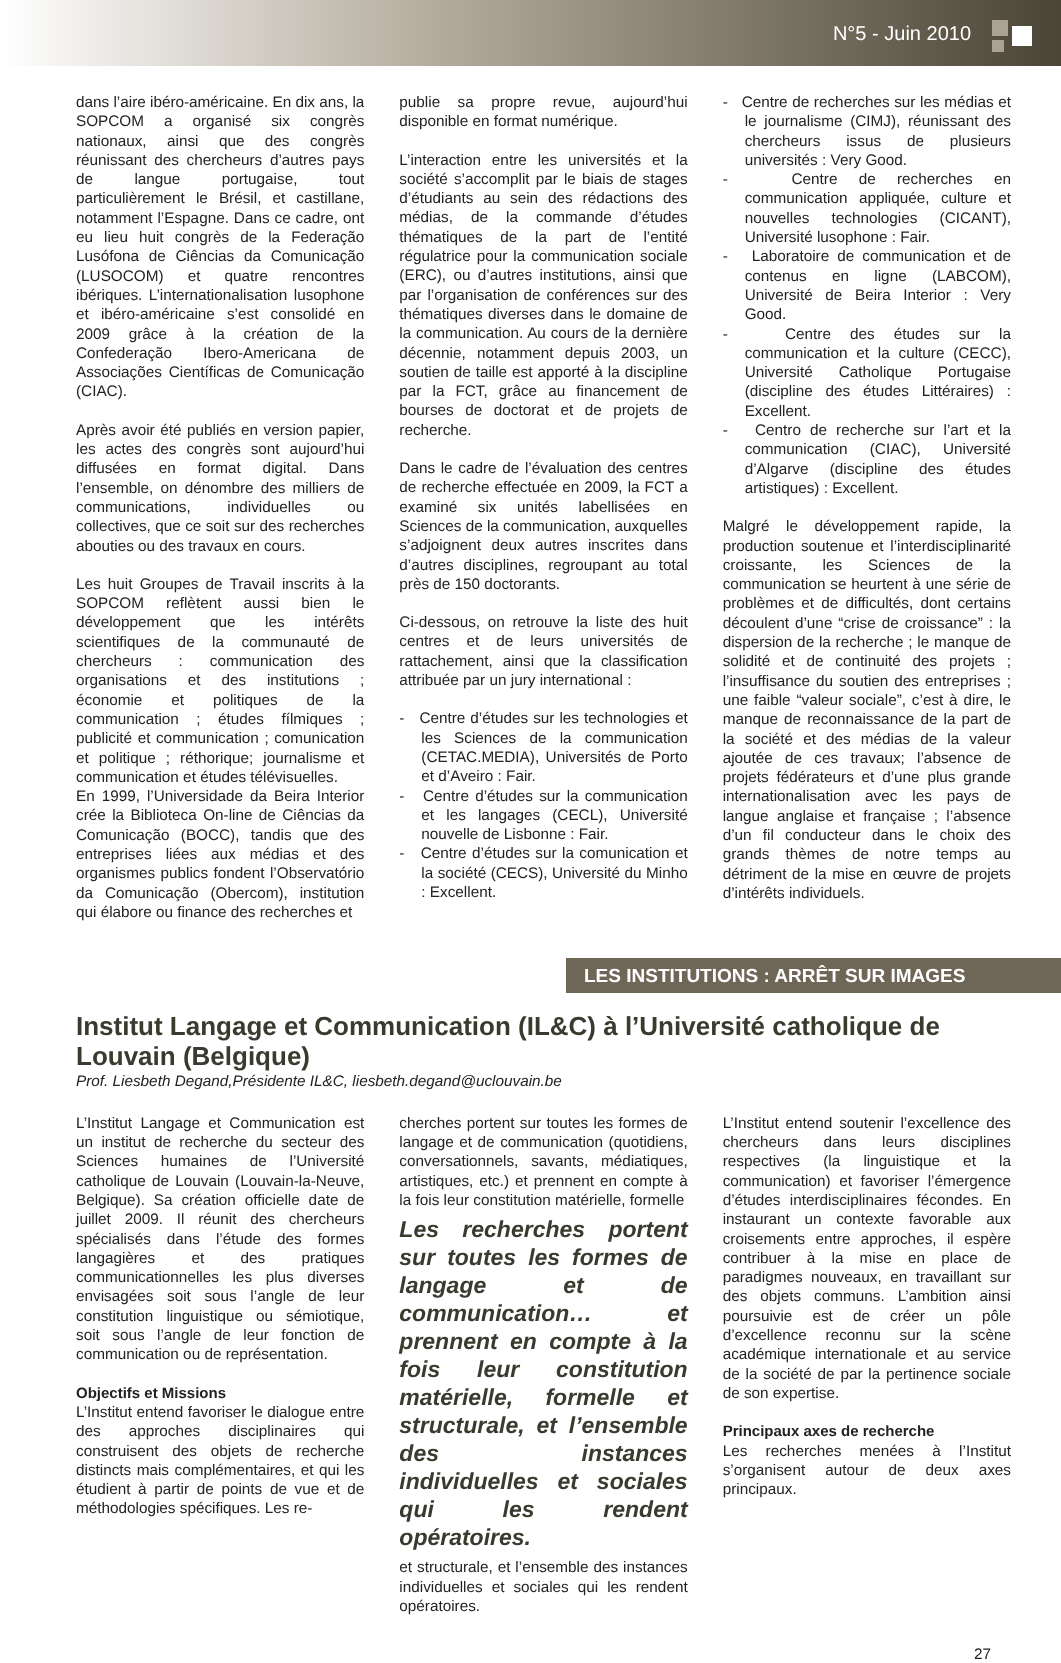N°5 - Juin 2010
dans l’aire ibéro-américaine. En dix ans, la SOPCOM a organisé six congrès nationaux, ainsi que des congrès réunissant des chercheurs d’autres pays de langue portugaise, tout particulièrement le Brésil, et castillane, notamment l’Espagne. Dans ce cadre, ont eu lieu huit congrès de la Federação Lusófona de Ciências da Comunicação (LUSOCOM) et quatre rencontres ibériques. L’internationalisation lusophone et ibéro-américaine s’est consolidé en 2009 grâce à la création de la Confederação Ibero-Americana de Associações Científicas de Comunicação (CIAC).
Après avoir été publiés en version papier, les actes des congrès sont aujourd’hui diffusées en format digital. Dans l’ensemble, on dénombre des milliers de communications, individuelles ou collectives, que ce soit sur des recherches abouties ou des travaux en cours.
Les huit Groupes de Travail inscrits à la SOPCOM reflètent aussi bien le développement que les intérêts scientifiques de la communauté de chercheurs : communication des organisations et des institutions ; économie et politiques de la communication ; études fílmiques ; publicité et communication ; comunication et politique ; réthorique; journalisme et communication et études télévisuelles.
En 1999, l’Universidade da Beira Interior crée la Biblioteca On-line de Ciências da Comunicação (BOCC), tandis que des entreprises liées aux médias et des organismes publics fondent l’Observatório da Comunicação (Obercom), institution qui élabore ou finance des recherches et
publie sa propre revue, aujourd’hui disponible en format numérique.
L’interaction entre les universités et la société s’accomplit par le biais de stages d’étudiants au sein des rédactions des médias, de la commande d’études thématiques de la part de l’entité régulatrice pour la communication sociale (ERC), ou d’autres institutions, ainsi que par l’organisation de conférences sur des thématiques diverses dans le domaine de la communication. Au cours de la dernière décennie, notamment depuis 2003, un soutien de taille est apporté à la discipline par la FCT, grâce au financement de bourses de doctorat et de projets de recherche.
Dans le cadre de l’évaluation des centres de recherche effectuée en 2009, la FCT a examiné six unités labellisées en Sciences de la communication, auxquelles s’adjoignent deux autres inscrites dans d’autres disciplines, regroupant au total près de 150 doctorants.
Ci-dessous, on retrouve la liste des huit centres et de leurs universités de rattachement, ainsi que la classification attribuée par un jury international :
- Centre d’études sur les technologies et les Sciences de la communication (CETAC.MEDIA), Universités de Porto et d’Aveiro : Fair.
- Centre d’études sur la communication et les langages (CECL), Université nouvelle de Lisbonne : Fair.
- Centre d’études sur la comunication et la société (CECS), Université du Minho : Excellent.
- Centre de recherches sur les médias et le journalisme (CIMJ), réunissant des chercheurs issus de plusieurs universités : Very Good.
- Centre de recherches en communication appliquée, culture et nouvelles technologies (CICANT), Université lusophone : Fair.
- Laboratoire de communication et de contenus en ligne (LABCOM), Université de Beira Interior : Very Good.
- Centre des études sur la communication et la culture (CECC), Université Catholique Portugaise (discipline des études Littéraires) : Excellent.
- Centro de recherche sur l’art et la communication (CIAC), Université d’Algarve (discipline des études artistiques) : Excellent.
Malgré le développement rapide, la production soutenue et l’interdisciplinarité croissante, les Sciences de la communication se heurtent à une série de problèmes et de difficultés, dont certains découlent d’une “crise de croissance” : la dispersion de la recherche ; le manque de solidité et de continuité des projets ; l’insuffisance du soutien des entreprises ; une faible “valeur sociale”, c’est à dire, le manque de reconnaissance de la part de la société et des médias de la valeur ajoutée de ces travaux; l’absence de projets fédérateurs et d’une plus grande internationalisation avec les pays de langue anglaise et française ; l’absence d’un fil conducteur dans le choix des grands thèmes de notre temps au détriment de la mise en œuvre de projets d’intérêts individuels.
LES INSTITUTIONS : ARRÊT SUR IMAGES
Institut Langage et Communication (IL&C) à l’Université catholique de Louvain (Belgique)
Prof. Liesbeth Degand,Présidente IL&C, liesbeth.degand@uclouvain.be
L’Institut Langage et Communication est un institut de recherche du secteur des Sciences humaines de l’Université catholique de Louvain (Louvain-la-Neuve, Belgique). Sa création officielle date de juillet 2009. Il réunit des chercheurs spécialisés dans l’étude des formes langagières et des pratiques communicationnelles les plus diverses envisagées soit sous l’angle de leur constitution linguistique ou sémiotique, soit sous l’angle de leur fonction de communication ou de représentation.
Objectifs et Missions
L’Institut entend favoriser le dialogue entre des approches disciplinaires qui construisent des objets de recherche distincts mais complémentaires, et qui les étudient à partir de points de vue et de méthodologies spécifiques. Les re-
cherches portent sur toutes les formes de langage et de communication (quotidiens, conversationnels, savants, médiatiques, artistiques, etc.) et prennent en compte à la fois leur constitution matérielle, formelle
Les recherches portent sur toutes les formes de langage et de communication… et prennent en compte à la fois leur constitution matérielle, formelle et structurale, et l’ensemble des instances individuelles et sociales qui les rendent opératoires.
et structurale, et l’ensemble des instances individuelles et sociales qui les rendent opératoires.
L’Institut entend soutenir l’excellence des chercheurs dans leurs disciplines respectives (la linguistique et la communication) et favoriser l’émergence d’études interdisciplinaires fécondes. En instaurant un contexte favorable aux croisements entre approches, il espère contribuer à la mise en place de paradigmes nouveaux, en travaillant sur des objets communs. L’ambition ainsi poursuivie est de créer un pôle d’excellence reconnu sur la scène académique internationale et au service de la société de par la pertinence sociale de son expertise.
Principaux axes de recherche
Les recherches menées à l’Institut s’organisent autour de deux axes principaux.
27